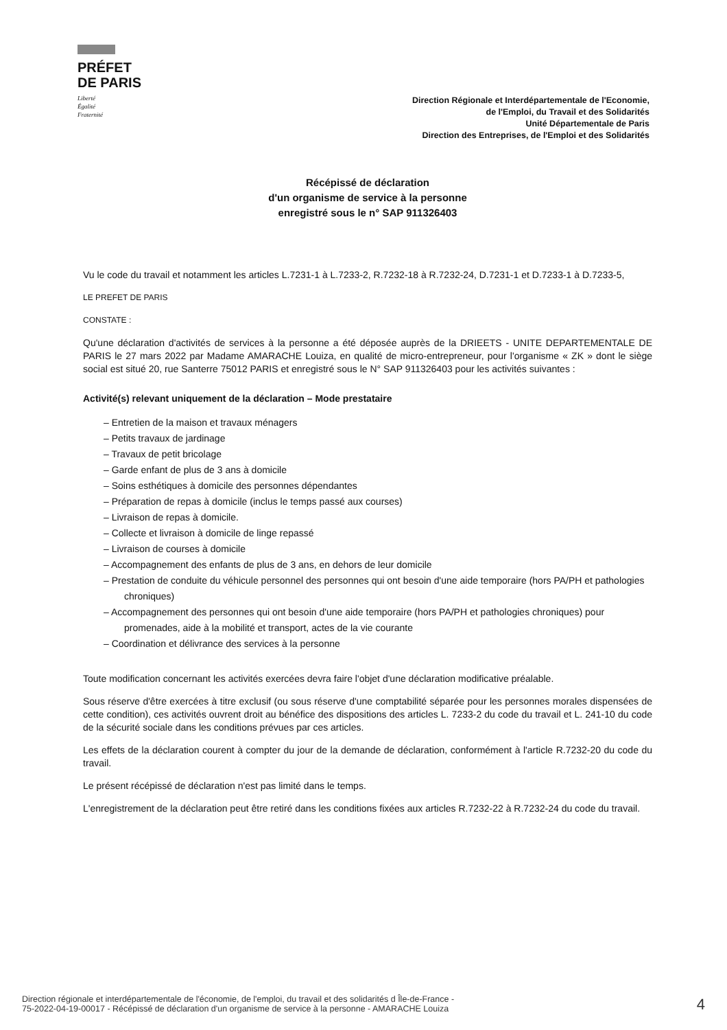PRÉFET
DE PARIS
Liberté
Égalité
Fraternité
Direction Régionale et Interdépartementale de l'Economie,
de l'Emploi, du Travail et des Solidarités
Unité Départementale de Paris
Direction des Entreprises, de l'Emploi et des Solidarités
Récépissé de déclaration
d'un organisme de service à la personne
enregistré sous le n° SAP 911326403
Vu le code du travail et notamment les articles L.7231-1 à L.7233-2, R.7232-18 à R.7232-24, D.7231-1 et D.7233-1 à D.7233-5,
LE PREFET DE PARIS
CONSTATE :
Qu'une déclaration d'activités de services à la personne a été déposée auprès de la DRIEETS - UNITE DEPARTEMENTALE DE PARIS le 27 mars 2022 par Madame AMARACHE Louiza, en qualité de micro-entrepreneur, pour l'organisme « ZK » dont le siège social est situé 20, rue Santerre 75012 PARIS et enregistré sous le N° SAP 911326403 pour les activités suivantes :
Activité(s) relevant uniquement de la déclaration – Mode prestataire
– Entretien de la maison et travaux ménagers
– Petits travaux de jardinage
– Travaux de petit bricolage
– Garde enfant de plus de 3 ans à domicile
– Soins esthétiques à domicile des personnes dépendantes
– Préparation de repas à domicile (inclus le temps passé aux courses)
– Livraison de repas à domicile.
– Collecte et livraison à domicile de linge repassé
– Livraison de courses à domicile
– Accompagnement des enfants de plus de 3 ans, en dehors de leur domicile
– Prestation de conduite du véhicule personnel des personnes qui ont besoin d'une aide temporaire (hors PA/PH et pathologies chroniques)
– Accompagnement des personnes qui ont besoin d'une aide temporaire (hors PA/PH et pathologies chroniques) pour promenades, aide à la mobilité et transport, actes de la vie courante
– Coordination et délivrance des services à la personne
Toute modification concernant les activités exercées devra faire l'objet d'une déclaration modificative préalable.
Sous réserve d'être exercées à titre exclusif (ou sous réserve d'une comptabilité séparée pour les personnes morales dispensées de cette condition), ces activités ouvrent droit au bénéfice des dispositions des articles L. 7233-2 du code du travail et L. 241-10 du code de la sécurité sociale dans les conditions prévues par ces articles.
Les effets de la déclaration courent à compter du jour de la demande de déclaration, conformément à l'article R.7232-20 du code du travail.
Le présent récépissé de déclaration n'est pas limité dans le temps.
L'enregistrement de la déclaration peut être retiré dans les conditions fixées aux articles R.7232-22 à R.7232-24 du code du travail.
Direction régionale et interdépartementale de l'économie, de l'emploi, du travail et des solidarités d Île-de-France -
75-2022-04-19-00017 - Récépissé de déclaration d'un organisme de service à la personne - AMARACHE Louiza
4